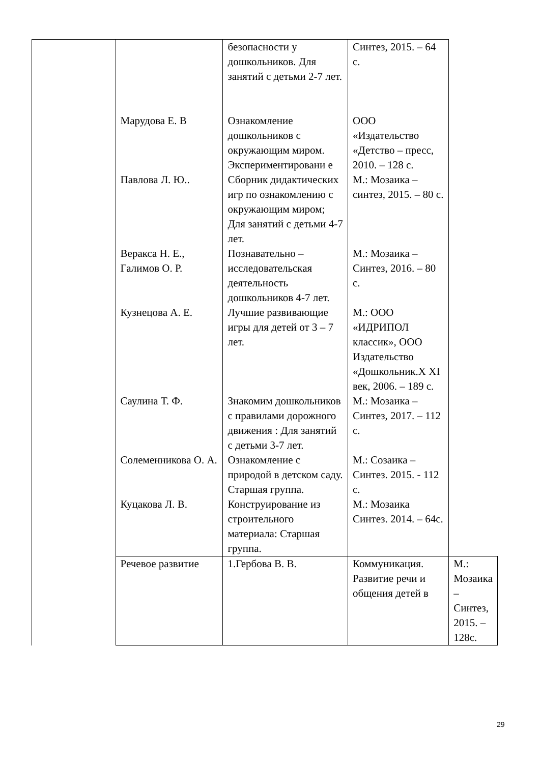| | | безопасности у дошкольников. Для занятий с детьми 2-7 лет. | Синтез, 2015. – 64 с. | |
| | Марудова Е. В | Ознакомление дошкольников с окружающим миром. Экспериментировани е | ООО «Издательство «Детство – пресс, 2010. – 128 с. | |
| | Павлова Л. Ю.. | Сборник дидактических игр по ознакомлению с окружающим миром; Для занятий с детьми 4-7 лет. | М.: Мозаика – синтез, 2015. – 80 с. | |
| | Веракса Н. Е., Галимов О. Р. | Познавательно – исследовательская деятельность дошкольников 4-7 лет. | М.: Мозаика – Синтез, 2016. – 80 с. | |
| | Кузнецова А. Е. | Лучшие развивающие игры для детей от 3 – 7 лет. | М.: ООО «ИДРИПОЛ классик», ООО Издательство «Дошкольник.X XI век, 2006. – 189 с. | |
| | Саулина Т. Ф. | Знакомим дошкольников с правилами дорожного движения : Для занятий с детьми 3-7 лет. | М.: Мозаика – Синтез, 2017. – 112 с. | |
| | Солеменникова О. А. | Ознакомление с природой в детском саду. Старшая группа. | М.: Созаика – Синтез. 2015. - 112 с. | |
| | Куцакова Л. В. | Конструирование из строительного материала: Старшая группа. | М.: Мозаика Синтез. 2014. – 64с. | |
| | Речевое развитие | 1.Гербова В. В. | Коммуникация. Развитие речи и общения детей в | М.: Мозаика – Синтез, 2015. – 128с. |
29